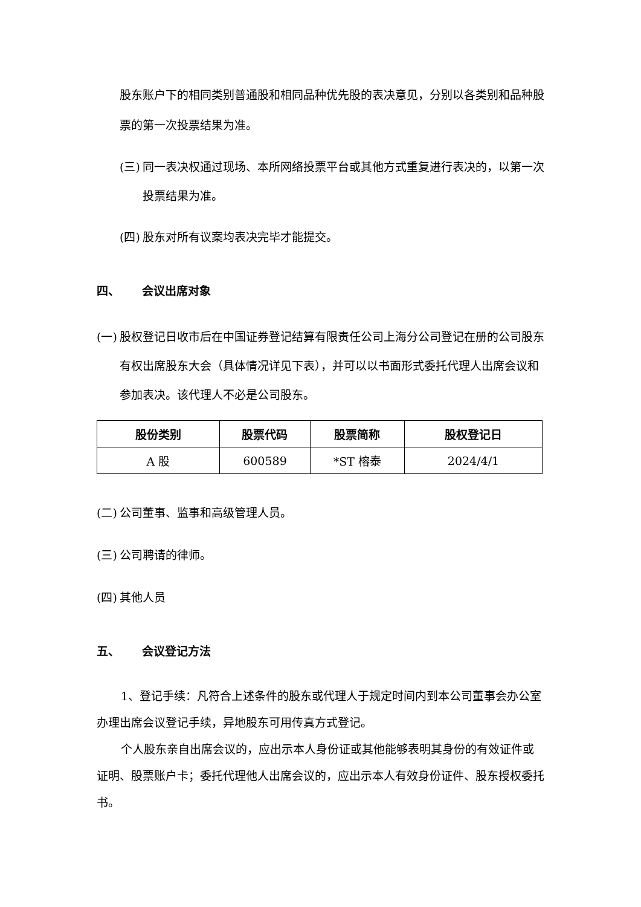股东账户下的相同类别普通股和相同品种优先股的表决意见，分别以各类别和品种股票的第一次投票结果为准。
(三) 同一表决权通过现场、本所网络投票平台或其他方式重复进行表决的，以第一次投票结果为准。
(四) 股东对所有议案均表决完毕才能提交。
四、 会议出席对象
(一) 股权登记日收市后在中国证券登记结算有限责任公司上海分公司登记在册的公司股东有权出席股东大会（具体情况详见下表），并可以以书面形式委托代理人出席会议和参加表决。该代理人不必是公司股东。
| 股份类别 | 股票代码 | 股票简称 | 股权登记日 |
| --- | --- | --- | --- |
| A 股 | 600589 | *ST 榕泰 | 2024/4/1 |
(二) 公司董事、监事和高级管理人员。
(三) 公司聘请的律师。
(四) 其他人员
五、 会议登记方法
1、登记手续：凡符合上述条件的股东或代理人于规定时间内到本公司董事会办公室办理出席会议登记手续，异地股东可用传真方式登记。
个人股东亲自出席会议的，应出示本人身份证或其他能够表明其身份的有效证件或证明、股票账户卡；委托代理他人出席会议的，应出示本人有效身份证件、股东授权委托书。